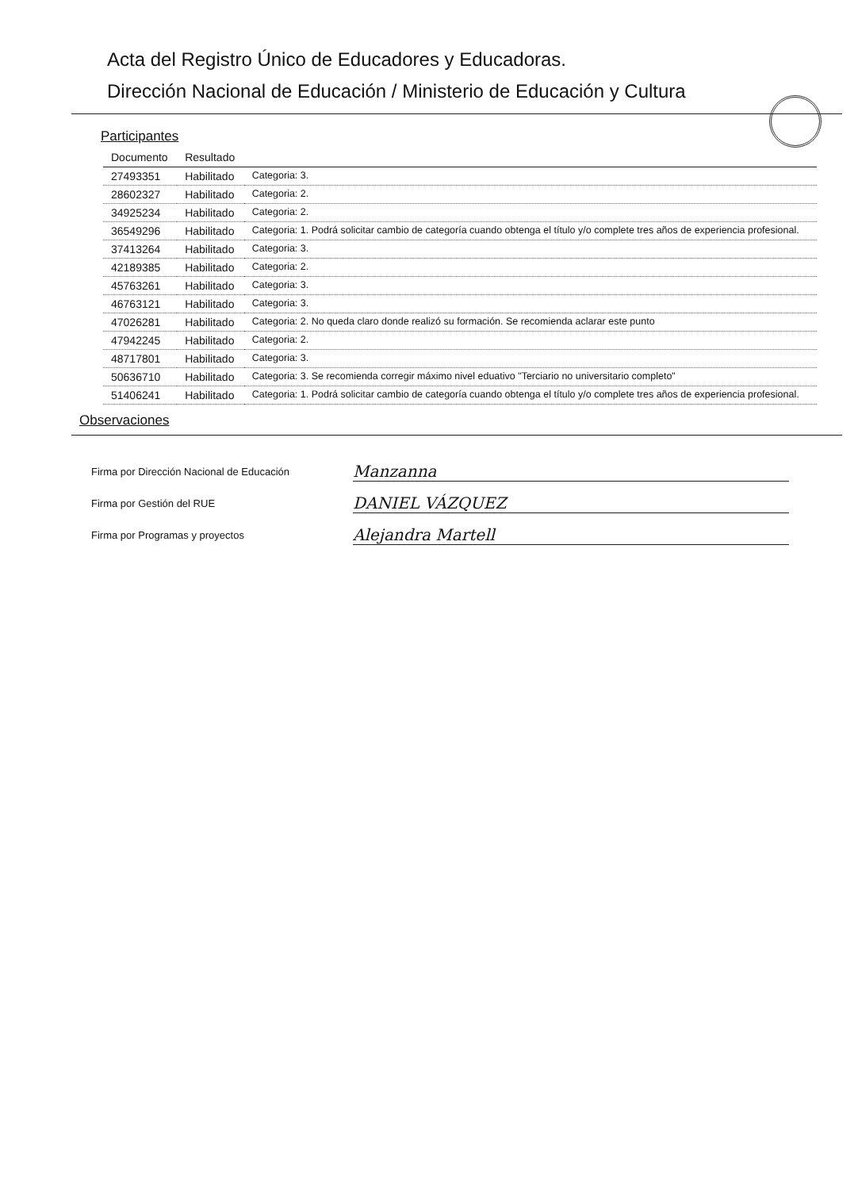Acta del Registro Único de Educadores y Educadoras.
Dirección Nacional de Educación / Ministerio de Educación y Cultura
Participantes
| Documento | Resultado | |
| --- | --- | --- |
| 27493351 | Habilitado | Categoria: 3. |
| 28602327 | Habilitado | Categoria: 2. |
| 34925234 | Habilitado | Categoria: 2. |
| 36549296 | Habilitado | Categoria: 1. Podrá solicitar cambio de categoría cuando obtenga el título y/o complete tres años de experiencia profesional. |
| 37413264 | Habilitado | Categoria: 3. |
| 42189385 | Habilitado | Categoria: 2. |
| 45763261 | Habilitado | Categoria: 3. |
| 46763121 | Habilitado | Categoria: 3. |
| 47026281 | Habilitado | Categoria: 2. No queda claro donde realizó su formación. Se recomienda aclarar este punto |
| 47942245 | Habilitado | Categoria: 2. |
| 48717801 | Habilitado | Categoria: 3. |
| 50636710 | Habilitado | Categoria: 3. Se recomienda corregir máximo nivel eduativo "Terciario no universitario completo" |
| 51406241 | Habilitado | Categoria: 1. Podrá solicitar cambio de categoría cuando obtenga el título y/o complete tres años de experiencia profesional. |
Observaciones
Firma por Dirección Nacional de Educación Manzanna
Firma por Gestión del RUE DANIEL VÁZQUEZ
Firma por Programas y proyectos Alejandra Martell